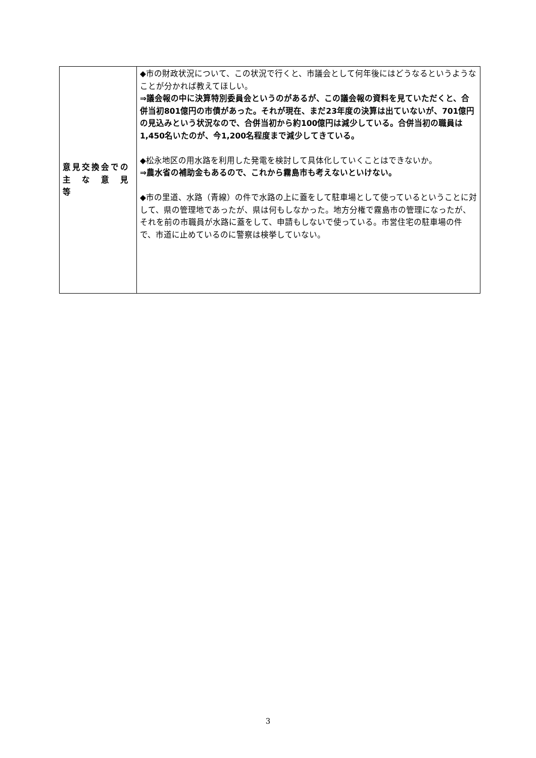| 意見交換会での 主 な 意 見 等 | ◆市の財政状況について、この状況で行くと、市議会として何年後にはどうなるというようなことが分かれば教えてほしい。 ⇒議会報の中に決算特別委員会というのがあるが、この議会報の資料を見ていただくと、合併当初801億円の市債があった。それが現在、まだ23年度の決算は出ていないが、701億円の見込みという状況なので、合併当初から約100億円は減少している。合併当初の職員は1,450名いたのが、今1,200名程度まで減少してきている。 ◆松永地区の用水路を利用した発電を検討して具体化していくことはできないか。 ⇒農水省の補助金もあるので、これから霧島市も考えないといけない。 ◆市の里道、水路（青線）の件で水路の上に蓋をして駐車場として使っているということに対して、県の管理地であったが、県は何もしなかった。地方分権で霧島市の管理になったが、それを前の市職員が水路に蓋をして、申請もしないで使っている。市営住宅の駐車場の件で、市道に止めているのに警察は検挙していない。 |
3